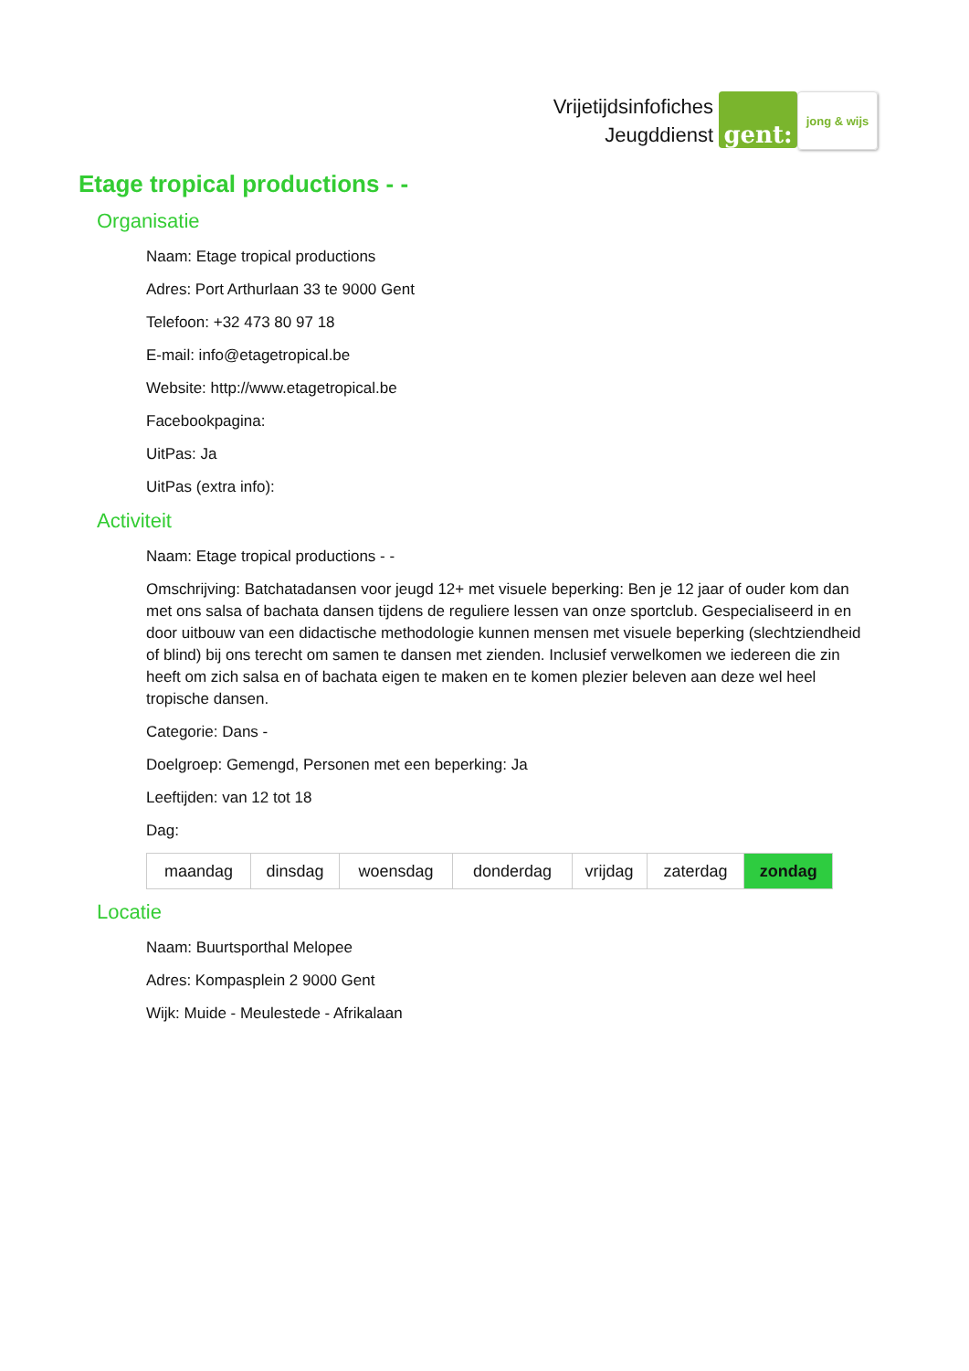Vrijetijdsinfofiches
Jeugddienst
gent:
jong & wijs
Etage tropical productions - -
Organisatie
Naam: Etage tropical productions
Adres: Port Arthurlaan 33 te 9000 Gent
Telefoon: +32 473 80 97 18
E-mail: info@etagetropical.be
Website: http://www.etagetropical.be
Facebookpagina:
UitPas: Ja
UitPas (extra info):
Activiteit
Naam: Etage tropical productions - -
Omschrijving: Batchatadansen voor jeugd 12+ met visuele beperking: Ben je 12 jaar of ouder kom dan met ons salsa of bachata dansen tijdens de reguliere lessen van onze sportclub. Gespecialiseerd in en door uitbouw van een didactische methodologie kunnen mensen met visuele beperking (slechtziendheid of blind) bij ons terecht om samen te dansen met zienden. Inclusief verwelkomen we iedereen die zin heeft om zich salsa en of bachata eigen te maken en te komen plezier beleven aan deze wel heel tropische dansen.
Categorie: Dans -
Doelgroep: Gemengd, Personen met een beperking: Ja
Leeftijden: van 12 tot 18
Dag:
| maandag | dinsdag | woensdag | donderdag | vrijdag | zaterdag | zondag |
Locatie
Naam: Buurtsporthal Melopee
Adres: Kompasplein 2 9000 Gent
Wijk: Muide - Meulestede - Afrikalaan